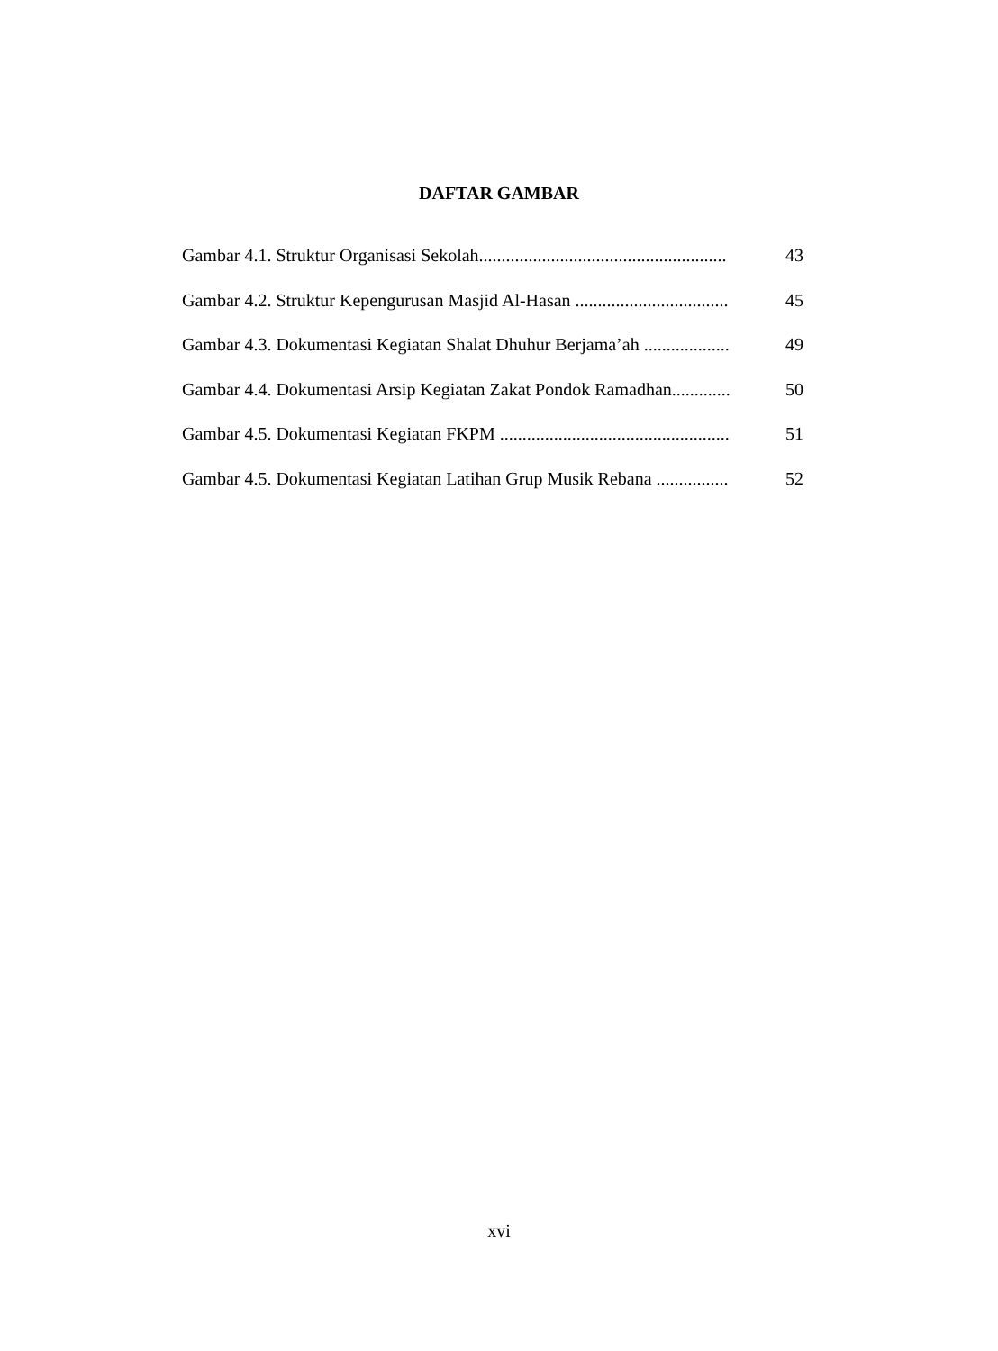DAFTAR GAMBAR
Gambar 4.1. Struktur Organisasi Sekolah....................................................... 43
Gambar 4.2. Struktur Kepengurusan Masjid Al-Hasan .................................. 45
Gambar 4.3. Dokumentasi Kegiatan Shalat Dhuhur Berjama’ah ................... 49
Gambar 4.4. Dokumentasi Arsip Kegiatan Zakat Pondok Ramadhan............. 50
Gambar 4.5. Dokumentasi Kegiatan FKPM ................................................... 51
Gambar 4.5. Dokumentasi Kegiatan Latihan Grup Musik Rebana ................ 52
xvi